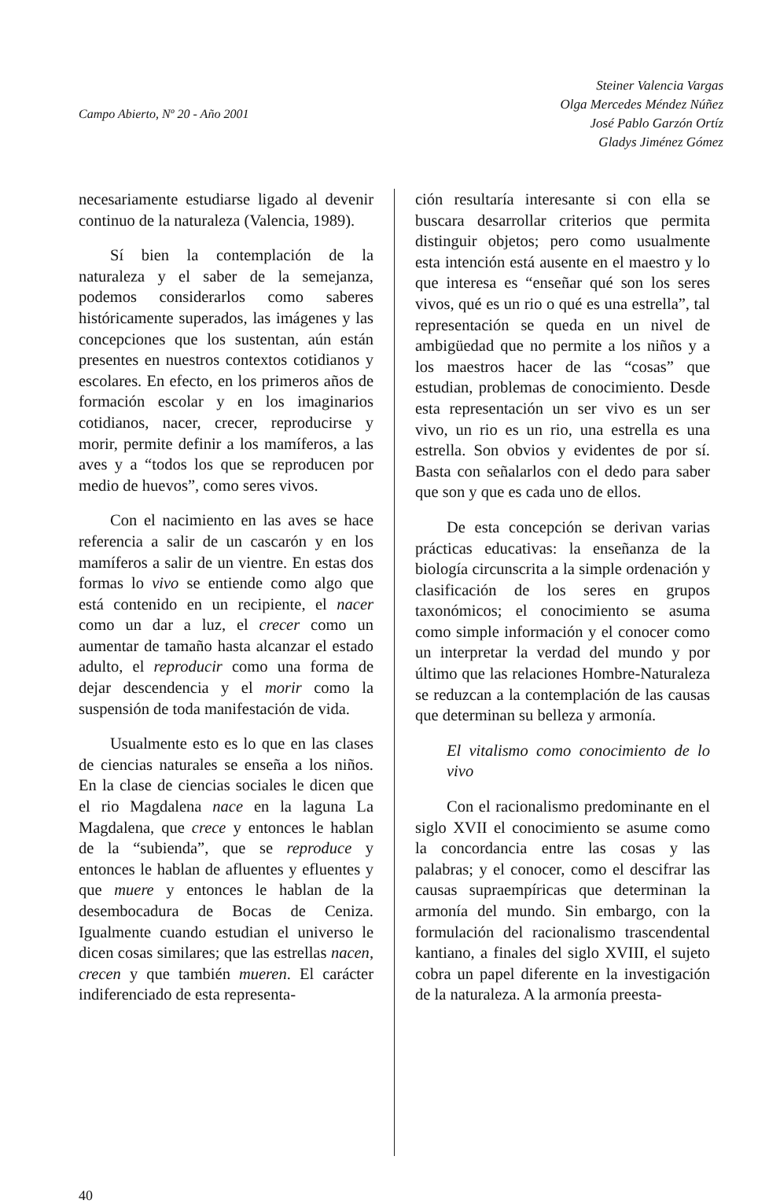Campo Abierto, Nº 20 - Año 2001
Steiner Valencia Vargas
Olga Mercedes Méndez Núñez
José Pablo Garzón Ortíz
Gladys Jiménez Gómez
necesariamente estudiarse ligado al devenir continuo de la naturaleza (Valencia, 1989).
Sí bien la contemplación de la naturaleza y el saber de la semejanza, podemos considerarlos como saberes históricamente superados, las imágenes y las concepciones que los sustentan, aún están presentes en nuestros contextos cotidianos y escolares. En efecto, en los primeros años de formación escolar y en los imaginarios cotidianos, nacer, crecer, reproducirse y morir, permite definir a los mamíferos, a las aves y a “todos los que se reproducen por medio de huevos”, como seres vivos.
Con el nacimiento en las aves se hace referencia a salir de un cascarón y en los mamíferos a salir de un vientre. En estas dos formas lo vivo se entiende como algo que está contenido en un recipiente, el nacer como un dar a luz, el crecer como un aumentar de tamaño hasta alcanzar el estado adulto, el reproducir como una forma de dejar descendencia y el morir como la suspensión de toda manifestación de vida.
Usualmente esto es lo que en las clases de ciencias naturales se enseña a los niños. En la clase de ciencias sociales le dicen que el rio Magdalena nace en la laguna La Magdalena, que crece y entonces le hablan de la “subienda”, que se reproduce y entonces le hablan de afluentes y efluentes y que muere y entonces le hablan de la desembocadura de Bocas de Ceniza. Igualmente cuando estudian el universo le dicen cosas similares; que las estrellas nacen, crecen y que también mueren. El carácter indiferenciado de esta representa-
ción resultaría interesante si con ella se buscara desarrollar criterios que permita distinguir objetos; pero como usualmente esta intención está ausente en el maestro y lo que interesa es “enseñar qué son los seres vivos, qué es un rio o qué es una estrella”, tal representación se queda en un nivel de ambigüedad que no permite a los niños y a los maestros hacer de las “cosas” que estudian, problemas de conocimiento. Desde esta representación un ser vivo es un ser vivo, un rio es un rio, una estrella es una estrella. Son obvios y evidentes de por sí. Basta con señalarlos con el dedo para saber que son y que es cada uno de ellos.
De esta concepción se derivan varias prácticas educativas: la enseñanza de la biología circunscrita a la simple ordenación y clasificación de los seres en grupos taxonómicos; el conocimiento se asuma como simple información y el conocer como un interpretar la verdad del mundo y por último que las relaciones Hombre-Naturaleza se reduzcan a la contemplación de las causas que determinan su belleza y armonía.
El vitalismo como conocimiento de lo vivo
Con el racionalismo predominante en el siglo XVII el conocimiento se asume como la concordancia entre las cosas y las palabras; y el conocer, como el descifrar las causas supraempíricas que determinan la armonía del mundo. Sin embargo, con la formulación del racionalismo trascendental kantiano, a finales del siglo XVIII, el sujeto cobra un papel diferente en la investigación de la naturaleza. A la armonía preesta-
40